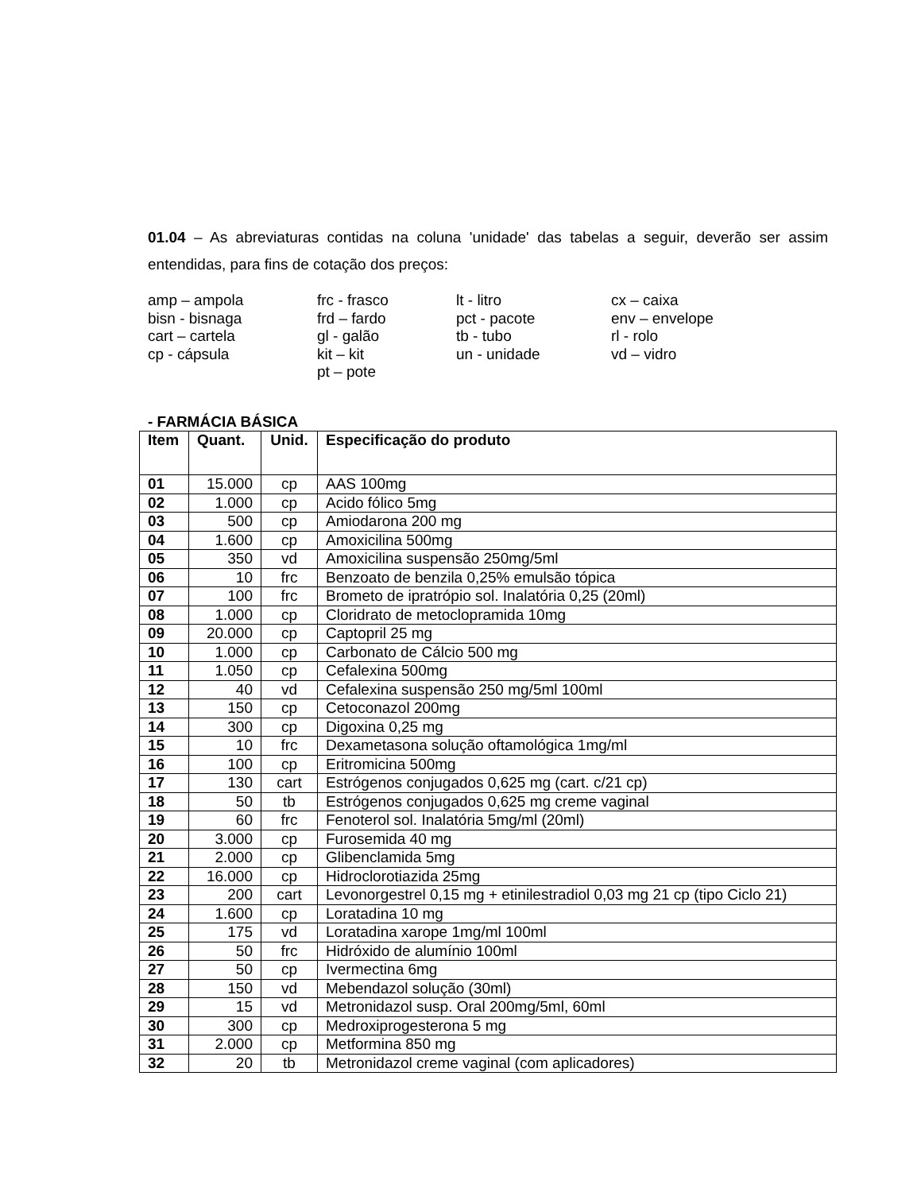01.04 – As abreviaturas contidas na coluna 'unidade' das tabelas a seguir, deverão ser assim entendidas, para fins de cotação dos preços:
amp – ampola
bisn - bisnaga
cart – cartela
cp - cápsula
frc - frasco
frd – fardo
gl - galão
kit – kit
pt – pote
lt - litro
pct - pacote
tb - tubo
un - unidade
cx – caixa
env – envelope
rl - rolo
vd – vidro
- FARMÁCIA BÁSICA
| Item | Quant. | Unid. | Especificação do produto |
| --- | --- | --- | --- |
| 01 | 15.000 | cp | AAS 100mg |
| 02 | 1.000 | cp | Acido fólico 5mg |
| 03 | 500 | cp | Amiodarona 200 mg |
| 04 | 1.600 | cp | Amoxicilina 500mg |
| 05 | 350 | vd | Amoxicilina suspensão 250mg/5ml |
| 06 | 10 | frc | Benzoato de benzila 0,25% emulsão tópica |
| 07 | 100 | frc | Brometo de ipratrópio sol. Inalatória 0,25 (20ml) |
| 08 | 1.000 | cp | Cloridrato de metoclopramida 10mg |
| 09 | 20.000 | cp | Captopril 25 mg |
| 10 | 1.000 | cp | Carbonato de Cálcio 500 mg |
| 11 | 1.050 | cp | Cefalexina 500mg |
| 12 | 40 | vd | Cefalexina suspensão 250 mg/5ml 100ml |
| 13 | 150 | cp | Cetoconazol 200mg |
| 14 | 300 | cp | Digoxina 0,25 mg |
| 15 | 10 | frc | Dexametasona solução oftamológica 1mg/ml |
| 16 | 100 | cp | Eritromicina 500mg |
| 17 | 130 | cart | Estrógenos conjugados 0,625 mg (cart. c/21 cp) |
| 18 | 50 | tb | Estrógenos conjugados 0,625 mg creme vaginal |
| 19 | 60 | frc | Fenoterol sol. Inalatória 5mg/ml (20ml) |
| 20 | 3.000 | cp | Furosemida 40 mg |
| 21 | 2.000 | cp | Glibenclamida 5mg |
| 22 | 16.000 | cp | Hidroclorotiazida 25mg |
| 23 | 200 | cart | Levonorgestrel 0,15 mg + etinilestradiol 0,03 mg 21 cp (tipo Ciclo 21) |
| 24 | 1.600 | cp | Loratadina 10 mg |
| 25 | 175 | vd | Loratadina xarope 1mg/ml 100ml |
| 26 | 50 | frc | Hidróxido de alumínio 100ml |
| 27 | 50 | cp | Ivermectina 6mg |
| 28 | 150 | vd | Mebendazol solução (30ml) |
| 29 | 15 | vd | Metronidazol susp. Oral 200mg/5ml, 60ml |
| 30 | 300 | cp | Medroxiprogesterona 5 mg |
| 31 | 2.000 | cp | Metformina 850 mg |
| 32 | 20 | tb | Metronidazol creme vaginal (com aplicadores) |